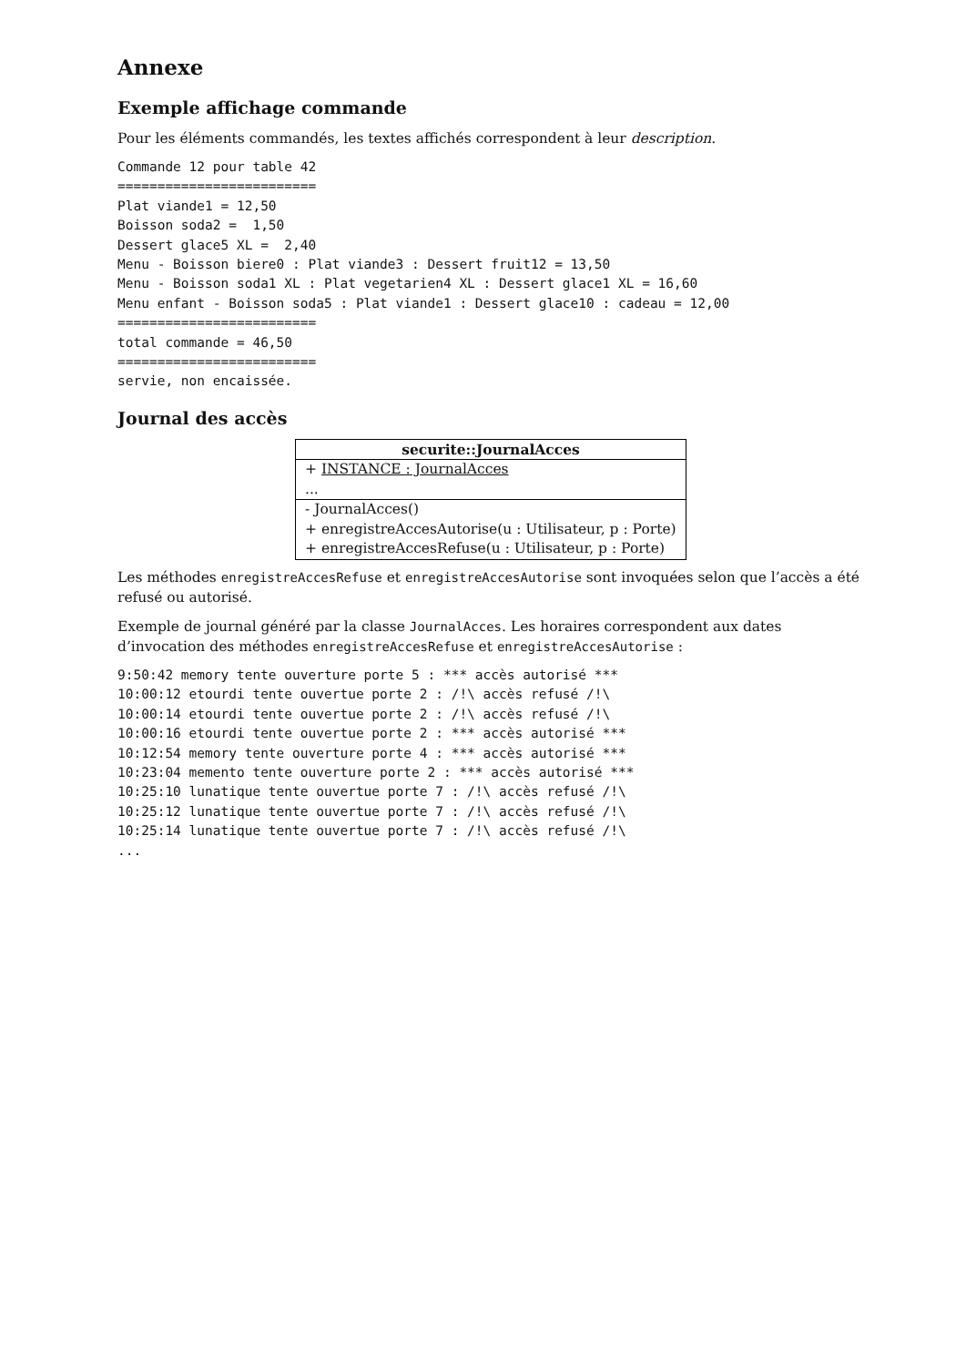Annexe
Exemple affichage commande
Pour les éléments commandés, les textes affichés correspondent à leur description.
Commande 12 pour table 42
=========================
Plat viande1 = 12,50
Boisson soda2 =  1,50
Dessert glace5 XL =  2,40
Menu - Boisson biere0 : Plat viande3 : Dessert fruit12 = 13,50
Menu - Boisson soda1 XL : Plat vegetarien4 XL : Dessert glace1 XL = 16,60
Menu enfant - Boisson soda5 : Plat viande1 : Dessert glace10 : cadeau = 12,00
=========================
total commande = 46,50
=========================
servie, non encaissée.
Journal des accès
securite::JournalAcces
+ INSTANCE : JournalAcces
...
- JournalAcces()
+ enregistreAccesAutorise(u : Utilisateur, p : Porte)
+ enregistreAccesRefuse(u : Utilisateur, p : Porte)
Les méthodes enregistreAccesRefuse et enregistreAccesAutorise sont invoquées selon que l’accès a été refusé ou autorisé.
Exemple de journal généré par la classe JournalAcces. Les horaires correspondent aux dates d’invocation des méthodes enregistreAccesRefuse et enregistreAccesAutorise :
9:50:42 memory tente ouverture porte 5 : *** accès autorisé ***
10:00:12 etourdi tente ouvertue porte 2 : /!\ accès refusé /!\
10:00:14 etourdi tente ouvertue porte 2 : /!\ accès refusé /!\
10:00:16 etourdi tente ouvertue porte 2 : *** accès autorisé ***
10:12:54 memory tente ouverture porte 4 : *** accès autorisé ***
10:23:04 memento tente ouverture porte 2 : *** accès autorisé ***
10:25:10 lunatique tente ouvertue porte 7 : /!\ accès refusé /!\
10:25:12 lunatique tente ouvertue porte 7 : /!\ accès refusé /!\
10:25:14 lunatique tente ouvertue porte 7 : /!\ accès refusé /!\
...